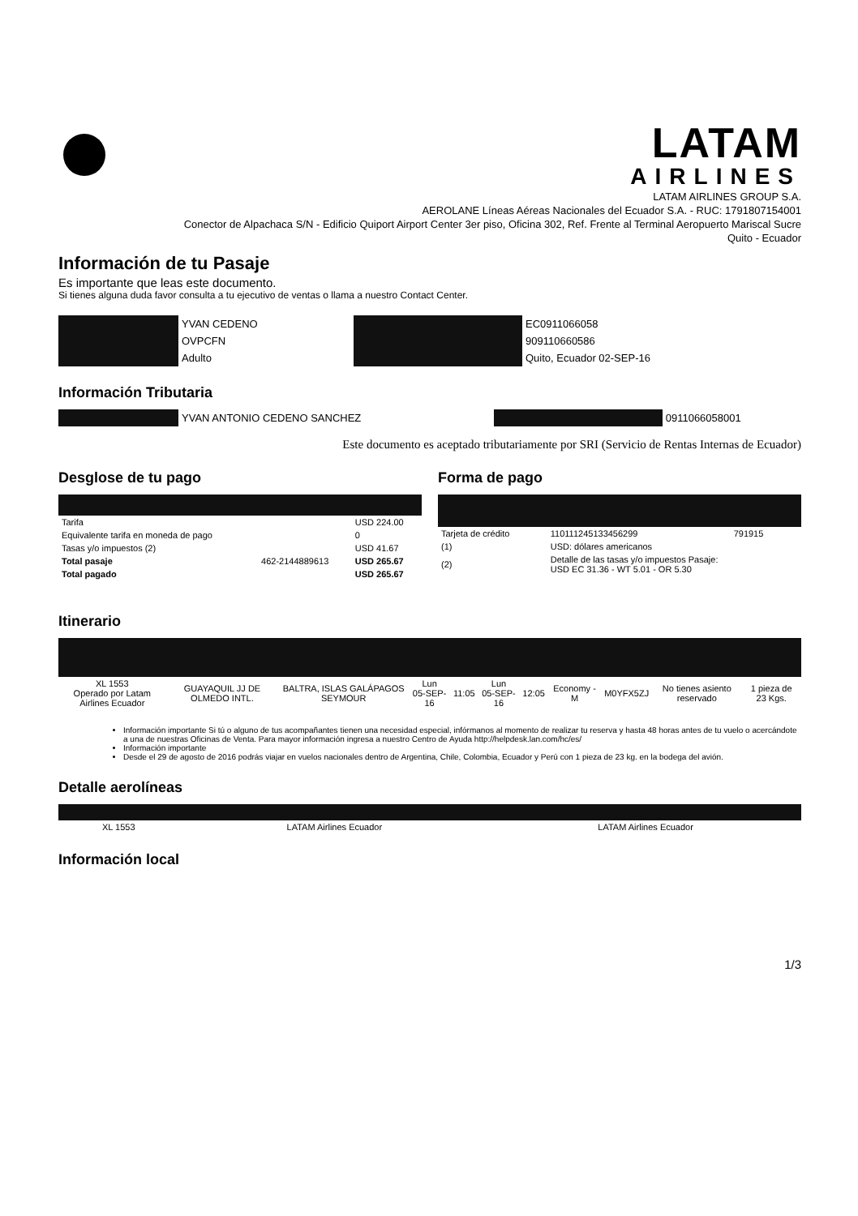LATAM
AIRLINES
LATAM AIRLINES GROUP S.A.
AEROLANE Líneas Aéreas Nacionales del Ecuador S.A. - RUC: 1791807154001
Conector de Alpachaca S/N - Edificio Quiport Airport Center 3er piso, Oficina 302, Ref. Frente al Terminal Aeropuerto Mariscal Sucre
Quito - Ecuador
Información de tu Pasaje
Es importante que leas este documento.
Si tienes alguna duda favor consulta a tu ejecutivo de ventas o llama a nuestro Contact Center.
| | YVAN CEDENO | | EC0911066058 |
| | OVPCFN | | 909110660586 |
| | Adulto | | Quito, Ecuador 02-SEP-16 |
Información Tributaria
| | YVAN ANTONIO CEDENO SANCHEZ | | 0911066058001 |
Este documento es aceptado tributariamente por SRI (Servicio de Rentas Internas de Ecuador)
Desglose de tu pago
| Tarifa | | USD 224.00 |
| Equivalente tarifa en moneda de pago | | 0 |
| Tasas y/o impuestos (2) | | USD 41.67 |
| Total pasaje | 462-2144889613 | USD 265.67 |
| Total pagado | | USD 265.67 |
Forma de pago
| Tarjeta de crédito | 110111245133456299 | 791915 |
| (1) | USD: dólares americanos | |
| (2) | Detalle de las tasas y/o impuestos Pasaje: USD EC 31.36 - WT 5.01 - OR 5.30 | |
Itinerario
| XL 1553 Operado por Latam Airlines Ecuador | GUAYAQUIL JJ DE OLMEDO INTL. | BALTRA, ISLAS GALÁPAGOS SEYMOUR | Lun 05-SEP-16 | 11:05 | Lun 05-SEP-16 | 12:05 | Economy - M | M0YFX5ZJ | No tienes asiento reservado | 1 pieza de 23 Kgs. |
Información importante Si tú o alguno de tus acompañantes tienen una necesidad especial, infórmanos al momento de realizar tu reserva y hasta 48 horas antes de tu vuelo o acercándote a una de nuestras Oficinas de Venta. Para mayor información ingresa a nuestro Centro de Ayuda http://helpdesk.lan.com/hc/es/
Información importante
Desde el 29 de agosto de 2016 podrás viajar en vuelos nacionales dentro de Argentina, Chile, Colombia, Ecuador y Perú con 1 pieza de 23 kg. en la bodega del avión.
Detalle aerolíneas
| XL 1553 | LATAM Airlines Ecuador | LATAM Airlines Ecuador |
Información local
1/3